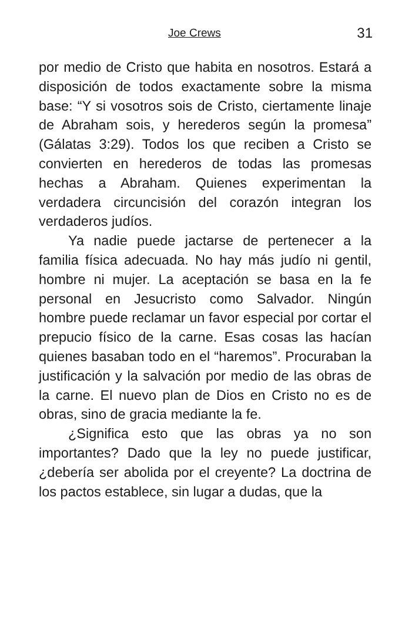Joe Crews 31
por medio de Cristo que habita en nosotros. Estará a disposición de todos exactamente sobre la misma base: “Y si vosotros sois de Cristo, ciertamente linaje de Abraham sois, y herederos según la promesa” (Gálatas 3:29). Todos los que reciben a Cristo se convierten en herederos de todas las promesas hechas a Abraham. Quienes experimentan la verdadera circuncisión del corazón integran los verdaderos judíos.
Ya nadie puede jactarse de pertenecer a la familia física adecuada. No hay más judío ni gentil, hombre ni mujer. La aceptación se basa en la fe personal en Jesucristo como Salvador. Ningún hombre puede reclamar un favor especial por cortar el prepucio físico de la carne. Esas cosas las hacían quienes basaban todo en el “haremos”. Procuraban la justificación y la salvación por medio de las obras de la carne. El nuevo plan de Dios en Cristo no es de obras, sino de gracia mediante la fe.
¿Significa esto que las obras ya no son importantes? Dado que la ley no puede justificar, ¿debería ser abolida por el creyente? La doctrina de los pactos establece, sin lugar a dudas, que la